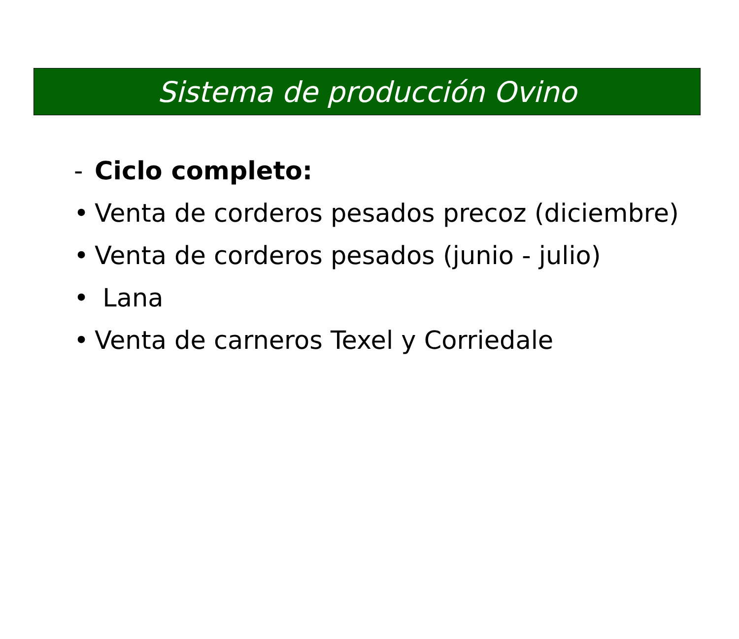Sistema de producción Ovino
- Ciclo completo:
• Venta de corderos pesados precoz (diciembre)
• Venta de corderos pesados (junio - julio)
• Lana
• Venta de carneros Texel y Corriedale